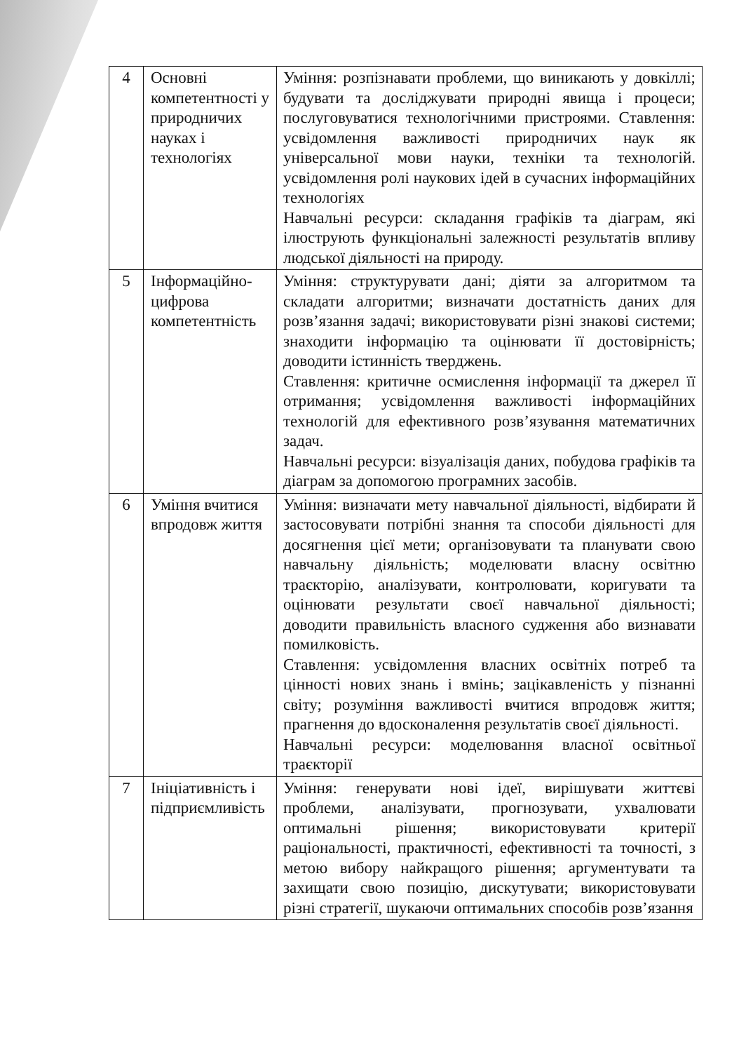| 4 | Основні компетентності у природничих науках і технологіях | Уміння: розпізнавати проблеми, що виникають у довкіллі; будувати та досліджувати природні явища і процеси; послуговуватися технологічними пристроями. Ставлення: усвідомлення важливості природничих наук як універсальної мови науки, техніки та технологій. усвідомлення ролі наукових ідей в сучасних інформаційних технологіях Навчальні ресурси: складання графіків та діаграм, які ілюструють функціональні залежності результатів впливу людської діяльності на природу. |
| 5 | Інформаційно-цифрова компетентність | Уміння: структурувати дані; діяти за алгоритмом та складати алгоритми; визначати достатність даних для розв’язання задачі; використовувати різні знакові системи; знаходити інформацію та оцінювати її достовірність; доводити істинність тверджень. Ставлення: критичне осмислення інформації та джерел її отримання; усвідомлення важливості інформаційних технологій для ефективного розв’язування математичних задач. Навчальні ресурси: візуалізація даних, побудова графіків та діаграм за допомогою програмних засобів. |
| 6 | Уміння вчитися впродовж життя | Уміння: визначати мету навчальної діяльності, відбирати й застосовувати потрібні знання та способи діяльності для досягнення цієї мети; організовувати та планувати свою навчальну діяльність; моделювати власну освітню траєкторію, аналізувати, контролювати, коригувати та оцінювати результати своєї навчальної діяльності; доводити правильність власного судження або визнавати помилковість. Ставлення: усвідомлення власних освітніх потреб та цінності нових знань і вмінь; зацікавленість у пізнанні світу; розуміння важливості вчитися впродовж життя; прагнення до вдосконалення результатів своєї діяльності. Навчальні ресурси: моделювання власної освітньої траєкторії |
| 7 | Ініціативність і підприємливість | Уміння: генерувати нові ідеї, вирішувати життєві проблеми, аналізувати, прогнозувати, ухвалювати оптимальні рішення; використовувати критерії раціональності, практичності, ефективності та точності, з метою вибору найкращого рішення; аргументувати та захищати свою позицію, дискутувати; використовувати різні стратегії, шукаючи оптимальних способів розв’язання |